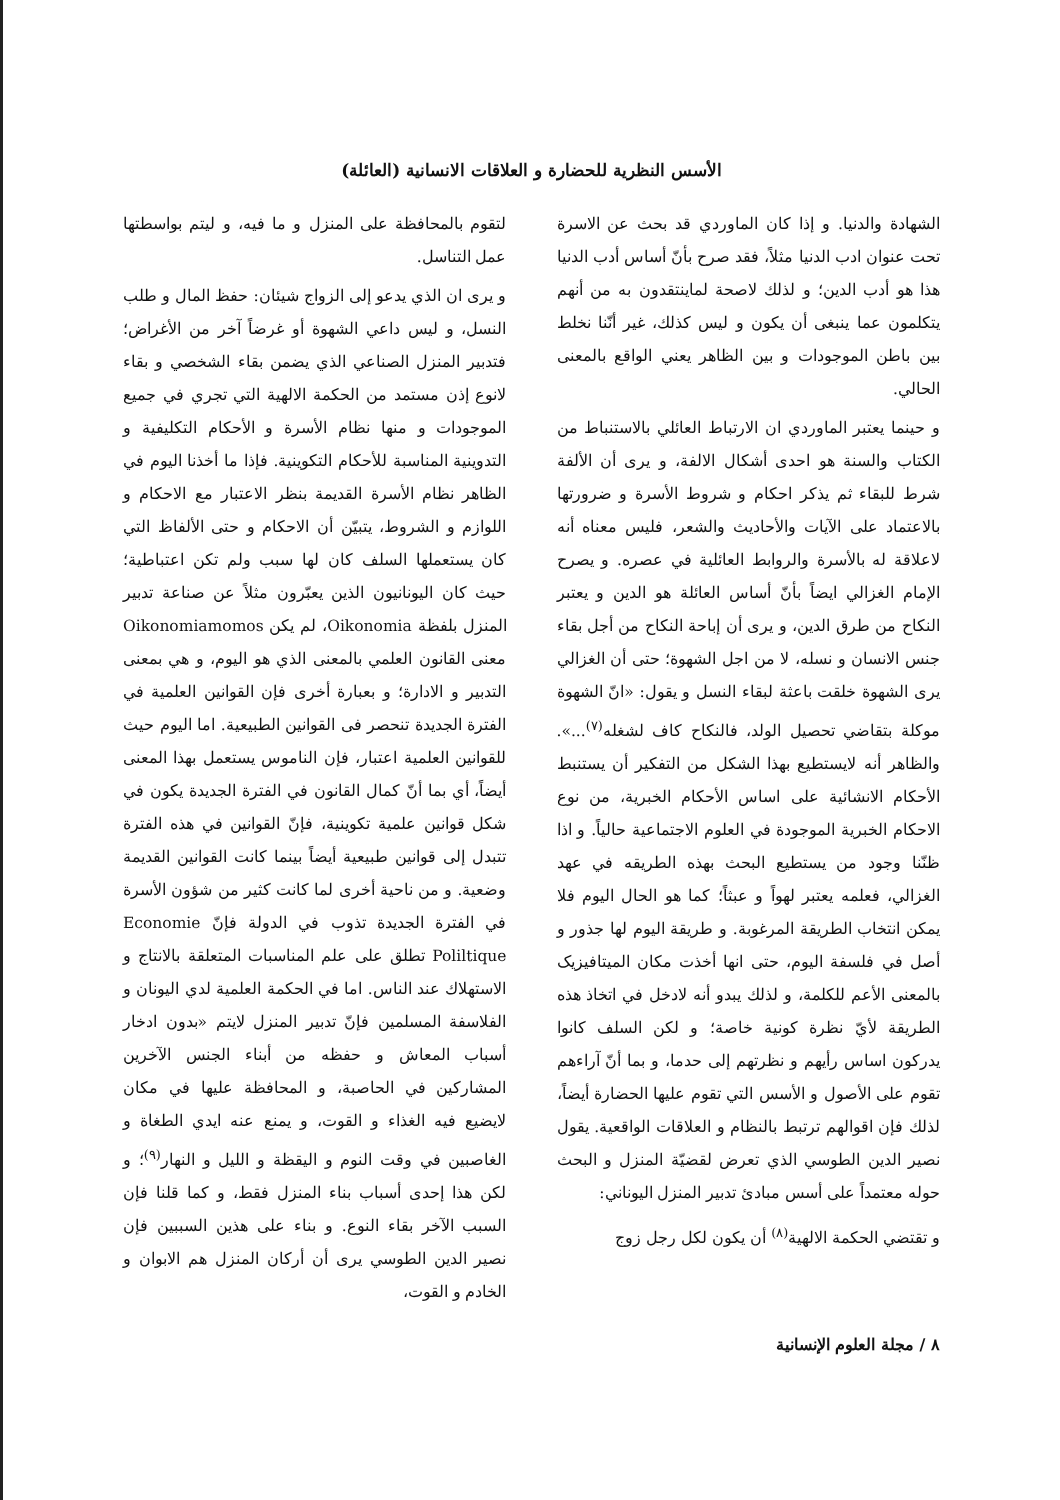الأسس النظرية للحضارة و العلاقات الانسانية (العائلة)
الشهادة والدنيا. و إذا كان الماوردي قد بحث عن الاسرة تحت عنوان ادب الدنيا مثلاً، فقد صرح بأنّ أساس أدب الدنيا هذا هو أدب الدين؛ و لذلك لاصحة لماينتقدون به من أنهم يتكلمون عما ينبغى أن يكون و ليس كذلك، غير أنّنا نخلط بين باطن الموجودات و بين الظاهر يعني الواقع بالمعنى الحالي.
و حينما يعتبر الماوردي ان الارتباط العائلي بالاستنباط من الكتاب والسنة هو احدى أشكال الالفة، و يرى أن الألفة شرط للبقاء ثم يذكر احكام و شروط الأسرة و ضرورتها بالاعتماد على الآيات والأحاديث والشعر، فليس معناه أنه لاعلاقة له بالأسرة والروابط العائلية في عصره. و يصرح الإمام الغزالي ايضاً بأنّ أساس العائلة هو الدين و يعتبر النكاح من طرق الدين، و يرى أن إباحة النكاح من أجل بقاء جنس الانسان و نسله، لا من اجل الشهوة؛ حتى أن الغزالي يرى الشهوة خلقت باعثة لبقاء النسل و يقول: «انّ الشهوة موكلة بتقاضي تحصيل الولد، فالنكاح كاف لشغله<sup>(٧)</sup>...». والظاهر أنه لايستطيع بهذا الشكل من التفكير أن يستنبط الأحكام الانشائية على اساس الأحكام الخبرية، من نوع الاحكام الخبرية الموجودة في العلوم الاجتماعية حالياً. و اذا ظنّنا وجود من يستطيع البحث بهذه الطريقه في عهد الغزالي، فعلمه يعتبر لهواً و عبثاً؛ كما هو الحال اليوم فلا يمكن انتخاب الطريقة المرغوبة. و طريقة اليوم لها جذور و أصل في فلسفة اليوم، حتى انها أخذت مكان الميتافيزيک بالمعنى الأعم للكلمة، و لذلك يبدو أنه لادخل في اتخاذ هذه الطريقة لأيّ نظرة كونية خاصة؛ و لكن السلف كانوا يدركون اساس رأيهم و نظرتهم إلى حدما، و بما أنّ آراءهم تقوم على الأصول و الأسس التي تقوم عليها الحضارة أيضاً، لذلك فإن اقوالهم ترتبط بالنظام و العلاقات الواقعية. يقول نصير الدين الطوسي الذي تعرض لقضيّة المنزل و البحث حوله معتمداً على أسس مبادئ تدبير المنزل اليوناني:
و تقتضي الحكمة الالهية<sup>(٨)</sup> أن يكون لكل رجل زوج
لتقوم بالمحافظة على المنزل و ما فيه، و ليتم بواسطتها عمل التناسل.
و يرى ان الذي يدعو إلى الزواج شيئان: حفظ المال و طلب النسل، و ليس داعي الشهوة أو غرضاً آخر من الأغراض؛ فتدبير المنزل الصناعي الذي يضمن بقاء الشخصي و بقاء لانوع إذن مستمد من الحكمة الالهية التي تجري في جميع الموجودات و منها نظام الأسرة و الأحكام التكليفية و التدوينية المناسبة للأحكام التكوينية. فإذا ما أخذنا اليوم في الظاهر نظام الأسرة القديمة بنظر الاعتبار مع الاحكام و اللوازم و الشروط، يتبيّن أن الاحكام و حتى الألفاظ التي كان يستعملها السلف كان لها سبب ولم تكن اعتباطية؛ حيث كان اليونانيون الذين يعبّرون مثلاً عن صناعة تدبير المنزل بلفظة Oikonomia، لم يكن Oikonomiamomos معنى القانون العلمي بالمعنى الذي هو اليوم، و هي بمعنى التدبير و الادارة؛ و بعبارة أخرى فإن القوانين العلمية في الفترة الجديدة تنحصر فى القوانين الطبيعية. اما اليوم حيث للقوانين العلمية اعتبار، فإن الناموس يستعمل بهذا المعنى أيضاً، أي بما أنّ كمال القانون في الفترة الجديدة يكون في شكل قوانين علمية تكوينية، فإنّ القوانين في هذه الفترة تتبدل إلى قوانين طبيعية أيضاً بينما كانت القوانين القديمة وضعية. و من ناحية أخرى لما كانت كثير من شؤون الأسرة في الفترة الجديدة تذوب في الدولة فإنّ Economie Poliltique تطلق على علم المناسبات المتعلقة بالانتاج و الاستهلاك عند الناس. اما في الحكمة العلمية لدي اليونان و الفلاسفة المسلمين فإنّ تدبير المنزل لايتم «بدون ادخار أسباب المعاش و حفظه من أبناء الجنس الآخرين المشاركين في الحاصبة، و المحافظة عليها في مكان لايضيع فيه الغذاء و القوت، و يمنع عنه ايدي الطغاة و الغاصبين في وقت النوم و اليقظة و الليل و النهار<sup>(٩)</sup>؛ و لكن هذا إحدى أسباب بناء المنزل فقط، و كما قلنا فإن السبب الآخر بقاء النوع. و بناء على هذين السببين فإن نصير الدين الطوسي يرى أن أركان المنزل هم الابوان و الخادم و القوت،
٨ / مجلة العلوم الإنسانية